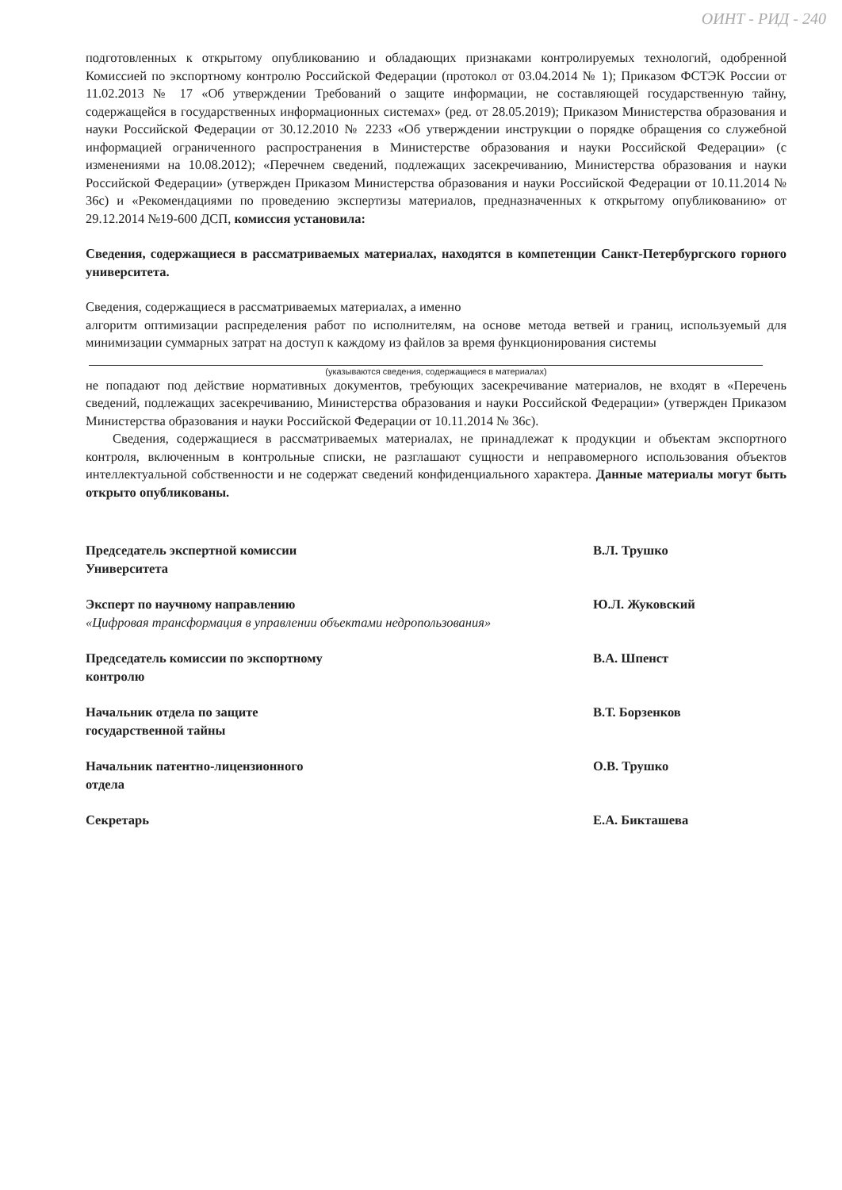ОИНТ - РИД - 240
подготовленных к открытому опубликованию и обладающих признаками контролируемых технологий, одобренной Комиссией по экспортному контролю Российской Федерации (протокол от 03.04.2014 № 1); Приказом ФСТЭК России от 11.02.2013 № 17 «Об утверждении Требований о защите информации, не составляющей государственную тайну, содержащейся в государственных информационных системах» (ред. от 28.05.2019); Приказом Министерства образования и науки Российской Федерации от 30.12.2010 № 2233 «Об утверждении инструкции о порядке обращения со служебной информацией ограниченного распространения в Министерстве образования и науки Российской Федерации» (с изменениями на 10.08.2012); «Перечнем сведений, подлежащих засекречиванию, Министерства образования и науки Российской Федерации» (утвержден Приказом Министерства образования и науки Российской Федерации от 10.11.2014 № 36с) и «Рекомендациями по проведению экспертизы материалов, предназначенных к открытому опубликованию» от 29.12.2014 №19-600 ДСП, комиссия установила:
Сведения, содержащиеся в рассматриваемых материалах, находятся в компетенции Санкт-Петербургского горного университета.
Сведения, содержащиеся в рассматриваемых материалах, а именно
алгоритм оптимизации распределения работ по исполнителям, на основе метода ветвей и границ, используемый для минимизации суммарных затрат на доступ к каждому из файлов за время функционирования системы
(указываются сведения, содержащиеся в материалах)
не попадают под действие нормативных документов, требующих засекречивание материалов, не входят в «Перечень сведений, подлежащих засекречиванию, Министерства образования и науки Российской Федерации» (утвержден Приказом Министерства образования и науки Российской Федерации от 10.11.2014 № 36с).
Сведения, содержащиеся в рассматриваемых материалах, не принадлежат к продукции и объектам экспортного контроля, включенным в контрольные списки, не разглашают сущности и неправомерного использования объектов интеллектуальной собственности и не содержат сведений конфиденциального характера. Данные материалы могут быть открыто опубликованы.
| Председатель экспертной комиссии Университета | В.Л. Трушко |
| Эксперт по научному направлению «Цифровая трансформация в управлении объектами недропользования» | Ю.Л. Жуковский |
| Председатель комиссии по экспортному контролю | В.А. Шпенст |
| Начальник отдела по защите государственной тайны | В.Т. Борзенков |
| Начальник патентно-лицензионного отдела | О.В. Трушко |
| Секретарь | Е.А. Бикташева |